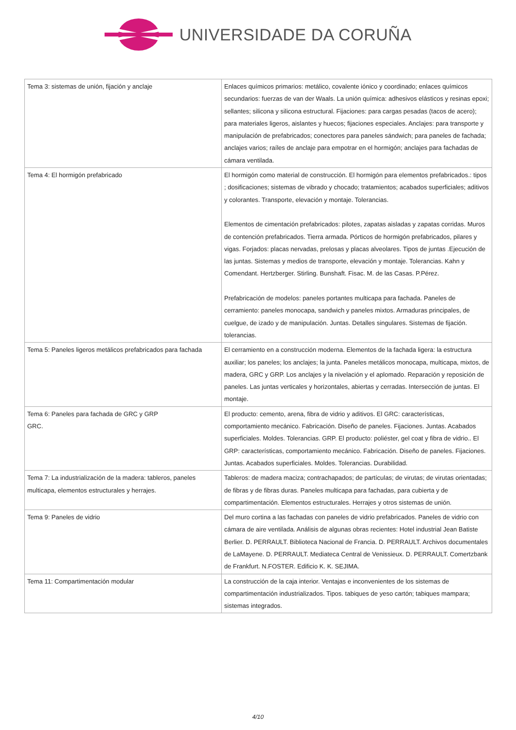UNIVERSIDADE DA CORUÑA
| Tema 3: sistemas de unión, fijación y anclaje | Enlaces químicos primarios: metálico, covalente iónico y coordinado; enlaces químicos secundarios: fuerzas de van der Waals. La unión química: adhesivos elásticos y resinas epoxi; sellantes; silicona y silicona estructural. Fijaciones: para cargas pesadas (tacos de acero); para materiales ligeros, aislantes y huecos; fijaciones especiales. Anclajes: para transporte y manipulación de prefabricados; conectores para paneles sándwich; para paneles de fachada; anclajes varios; raíles de anclaje para empotrar en el hormigón; anclajes para fachadas de cámara ventilada. |
| Tema 4: El hormigón prefabricado | El hormigón como material de construcción. El hormigón para elementos prefabricados.: tipos ; dosificaciones; sistemas de vibrado y chocado; tratamientos; acabados superficiales; aditivos y colorantes. Transporte, elevación y montaje. Tolerancias. Elementos de cimentación prefabricados: pilotes, zapatas aisladas y zapatas corridas. Muros de contención prefabricados. Tierra armada. Pórticos de hormigón prefabricados, pilares y vigas. Forjados: placas nervadas, prelosas y placas alveolares. Tipos de juntas .Ejecución de las juntas. Sistemas y medios de transporte, elevación y montaje. Tolerancias. Kahn y Comendant. Hertzberger. Stirling. Bunshaft. Fisac. M. de las Casas. P.Pérez. Prefabricación de modelos: paneles portantes multicapa para fachada. Paneles de cerramiento: paneles monocapa, sandwich y paneles mixtos. Armaduras principales, de cuelgue, de izado y de manipulación. Juntas. Detalles singulares. Sistemas de fijación. tolerancias. |
| Tema 5: Paneles ligeros metálicos prefabricados para fachada | El cerramiento en a construcción moderna. Elementos de la fachada ligera: la estructura auxiliar; los paneles; los anclajes; la junta. Paneles metálicos monocapa, multicapa, mixtos, de madera, GRC y GRP. Los anclajes y la nivelación y el aplomado. Reparación y reposición de paneles. Las juntas verticales y horizontales, abiertas y cerradas. Intersección de juntas. El montaje. |
| Tema 6: Paneles para fachada de GRC y GRP GRC. | El producto: cemento, arena, fibra de vidrio y aditivos. El GRC: características, comportamiento mecánico. Fabricación. Diseño de paneles. Fijaciones. Juntas. Acabados superficiales. Moldes. Tolerancias. GRP. El producto: poliéster, gel coat y fibra de vidrio.. El GRP: características, comportamiento mecánico. Fabricación. Diseño de paneles. Fijaciones. Juntas. Acabados superficiales. Moldes. Tolerancias. Durabilidad. |
| Tema 7: La industrialización de la madera: tableros, paneles multicapa, elementos estructurales y herrajes. | Tableros: de madera maciza; contrachapados; de partículas; de virutas; de virutas orientadas; de fibras y de fibras duras. Paneles multicapa para fachadas, para cubierta y de compartimentación. Elementos estructurales. Herrajes y otros sistemas de unión. |
| Tema 9: Paneles de vidrio | Del muro cortina a las fachadas con paneles de vidrio prefabricados. Paneles de vidrio con cámara de aire ventilada. Análisis de algunas obras recientes: Hotel industrial Jean Batiste Berlier. D. PERRAULT. Biblioteca Nacional de Francia. D. PERRAULT. Archivos documentales de LaMayene. D. PERRAULT. Mediateca Central de Venissieux. D. PERRAULT. Comertzbank de Frankfurt. N.FOSTER. Edificio K. K. SEJIMA. |
| Tema 11: Compartimentación modular | La construcción de la caja interior. Ventajas e inconvenientes de los sistemas de compartimentación industrializados. Tipos. tabiques de yeso cartón; tabiques mampara; sistemas integrados. |
4/10